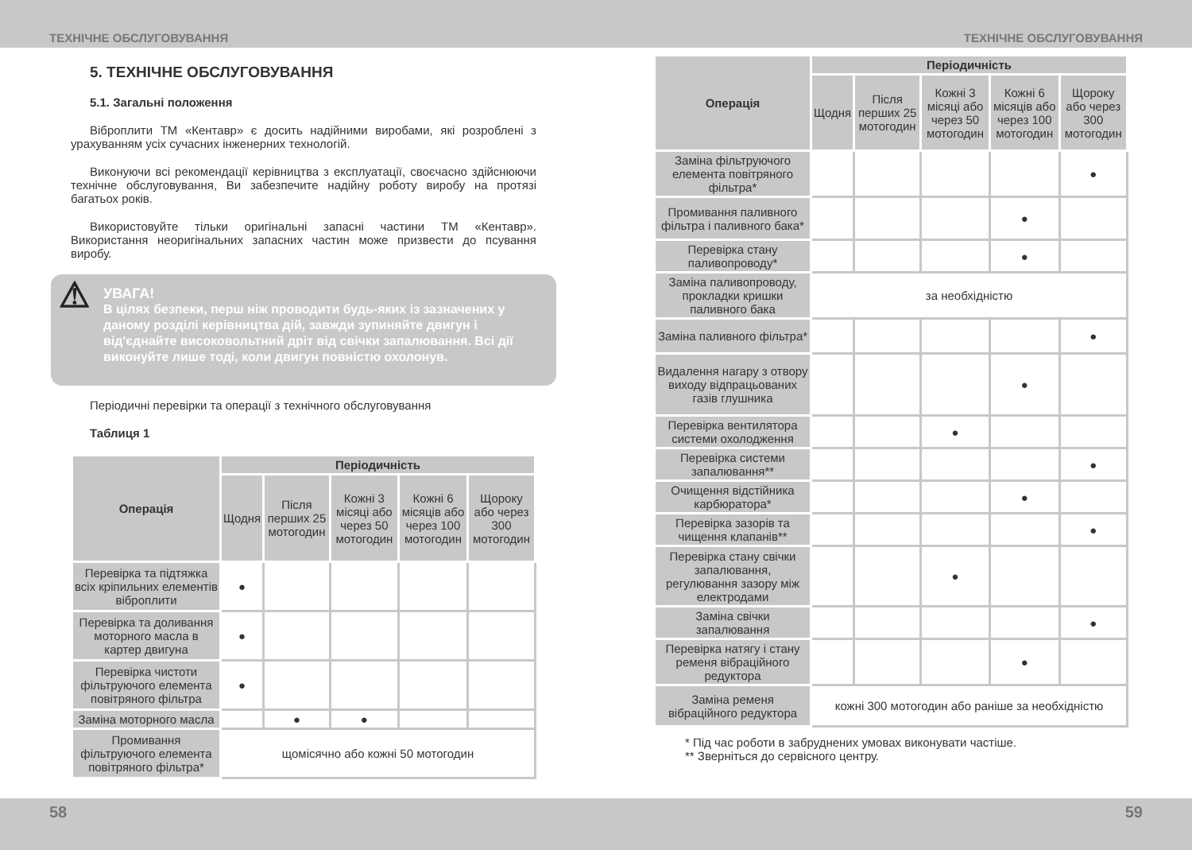ТЕХНІЧНЕ ОБСЛУГОВУВАННЯ ТЕХНІЧНЕ ОБСЛУГОВУВАННЯ
5. ТЕХНІЧНЕ ОБСЛУГОВУВАННЯ
5.1. Загальні положення
Віброплити ТМ «Кентавр» є досить надійними виробами, які розроблені з урахуванням усіх сучасних інженерних технологій.
Виконуючи всі рекомендації керівництва з експлуатації, своєчасно здійснюючи технічне обслуговування, Ви забезпечите надійну роботу виробу на протязі багатьох років.
Використовуйте тільки оригінальні запасні частини ТМ «Кентавр». Використання неоригінальних запасних частин може призвести до псування виробу.
⚠ УВАГА!
В цілях безпеки, перш ніж проводити будь-яких із зазначених у даному розділі керівництва дій, завжди зупиняйте двигун і від'єднайте високовольтний дріт від свічки запалювання. Всі дії виконуйте лише тоді, коли двигун повністю охолонув.
Періодичні перевірки та операції з технічного обслуговування
Таблиця 1
| Операція | Періодичність | | | | |
| --- | --- | --- | --- | --- | --- |
| | Щодня | Після перших 25 мотогодин | Кожні 3 місяці або через 50 мотогодин | Кожні 6 місяців або через 100 мотогодин | Щороку або через 300 мотогодин |
| Перевірка та підтяжка всіх кріпильних елементів віброплити | ● | | | | |
| Перевірка та доливання моторного масла в картер двигуна | ● | | | | |
| Перевірка чистоти фільтруючого елемента повітряного фільтра | ● | | | | |
| Заміна моторного масла | | ● | ● | | |
| Промивання фільтруючого елемента повітряного фільтра* | щомісячно або кожні 50 мотогодин | | | | |
| Операція | Періодичність | | | | |
| --- | --- | --- | --- | --- | --- |
| | Щодня | Після перших 25 мотогодин | Кожні 3 місяці або через 50 мотогодин | Кожні 6 місяців або через 100 мотогодин | Щороку або через 300 мотогодин |
| Заміна фільтруючого елемента повітряного фільтра* | | | | | ● |
| Промивання паливного фільтра і паливного бака* | | | | ● | |
| Перевірка стану паливопроводу* | | | | ● | |
| Заміна паливопроводу, прокладки кришки паливного бака | за необхідністю | | | | |
| Заміна паливного фільтра* | | | | | ● |
| Видалення нагару з отвору виходу відпрацьованих газів глушника | | | | ● | |
| Перевірка вентилятора системи охолодження | | | ● | | |
| Перевірка системи запалювання** | | | | | ● |
| Очищення відстійника карбюратора* | | | | ● | |
| Перевірка зазорів та чищення клапанів** | | | | | ● |
| Перевірка стану свічки запалювання, регулювання зазору між електродами | | | ● | | |
| Заміна свічки запалювання | | | | | ● |
| Перевірка натягу і стану ременя вібраційного редуктора | | | | ● | |
| Заміна ременя вібраційного редуктора | кожні 300 мотогодин або раніше за необхідністю | | | | |
* Під час роботи в забруднених умовах виконувати частіше.
** Зверніться до сервісного центру.
58 59